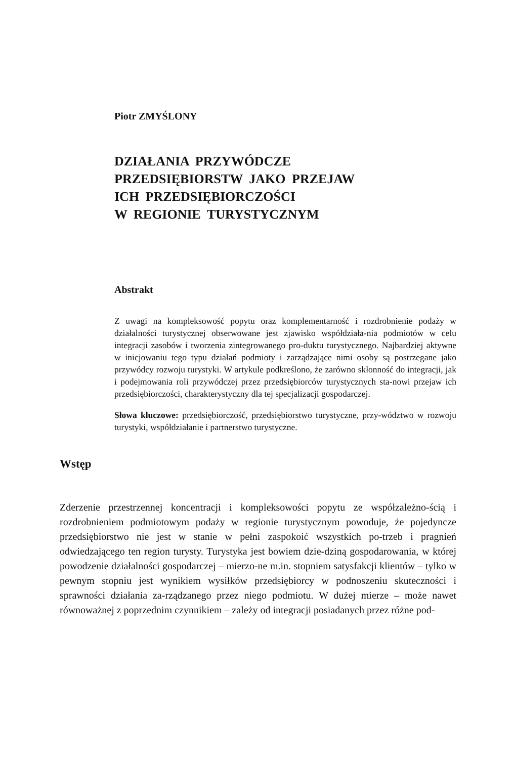Piotr ZMYŚLONY
DZIAŁANIA PRZYWÓDCZE
PRZEDSIĘBIORSTW JAKO PRZEJAW
ICH PRZEDSIĘBIORCZOŚCI
W REGIONIE TURYSTYCZNYM
Abstrakt
Z uwagi na kompleksowość popytu oraz komplementarność i rozdrobnienie podaży w działalności turystycznej obserwowane jest zjawisko współdziała-nia podmiotów w celu integracji zasobów i tworzenia zintegrowanego pro-duktu turystycznego. Najbardziej aktywne w inicjowaniu tego typu działań podmioty i zarządzające nimi osoby są postrzegane jako przywódcy rozwoju turystyki. W artykule podkreślono, że zarówno skłonność do integracji, jak i podejmowania roli przywódczej przez przedsiębiorców turystycznych sta-nowi przejaw ich przedsiębiorczości, charakterystyczny dla tej specjalizacji gospodarczej.
Słowa kluczowe: przedsiębiorczość, przedsiębiorstwo turystyczne, przy-wództwo w rozwoju turystyki, współdziałanie i partnerstwo turystyczne.
Wstęp
Zderzenie przestrzennej koncentracji i kompleksowości popytu ze współzależno-ścią i rozdrobnieniem podmiotowym podaży w regionie turystycznym powoduje, że pojedyncze przedsiębiorstwo nie jest w stanie w pełni zaspokoić wszystkich po-trzeb i pragnień odwiedzającego ten region turysty. Turystyka jest bowiem dzie-dziną gospodarowania, w której powodzenie działalności gospodarczej – mierzo-ne m.in. stopniem satysfakcji klientów – tylko w pewnym stopniu jest wynikiem wysiłków przedsiębiorcy w podnoszeniu skuteczności i sprawności działania za-rządzanego przez niego podmiotu. W dużej mierze – może nawet równoważnej z poprzednim czynnikiem – zależy od integracji posiadanych przez różne pod-